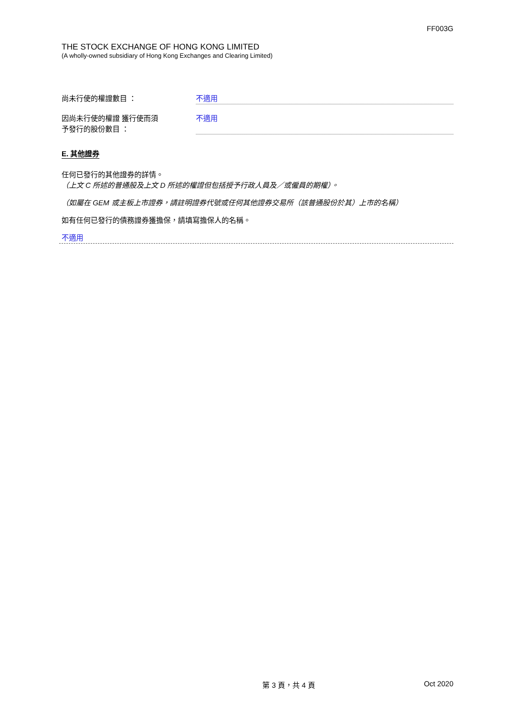FF003G
THE STOCK EXCHANGE OF HONG KONG LIMITED
(A wholly-owned subsidiary of Hong Kong Exchanges and Clearing Limited)
尚未行使的權證數目 ： 不適用
因尚未行使的權證 獲行使而須
予發行的股份數目 ：
不適用
E. 其他證券
任何已發行的其他證券的詳情。
（上文 C 所述的普通股及上文 D 所述的權證但包括授予行政人員及／或僱員的期權）。
（如屬在 GEM 或主板上市證券，請註明證券代號或任何其他證券交易所（該普通股份於其）上市的名稱）
如有任何已發行的債務證券獲擔保，請填寫擔保人的名稱。
不適用
第 3 頁，共 4 頁 Oct 2020